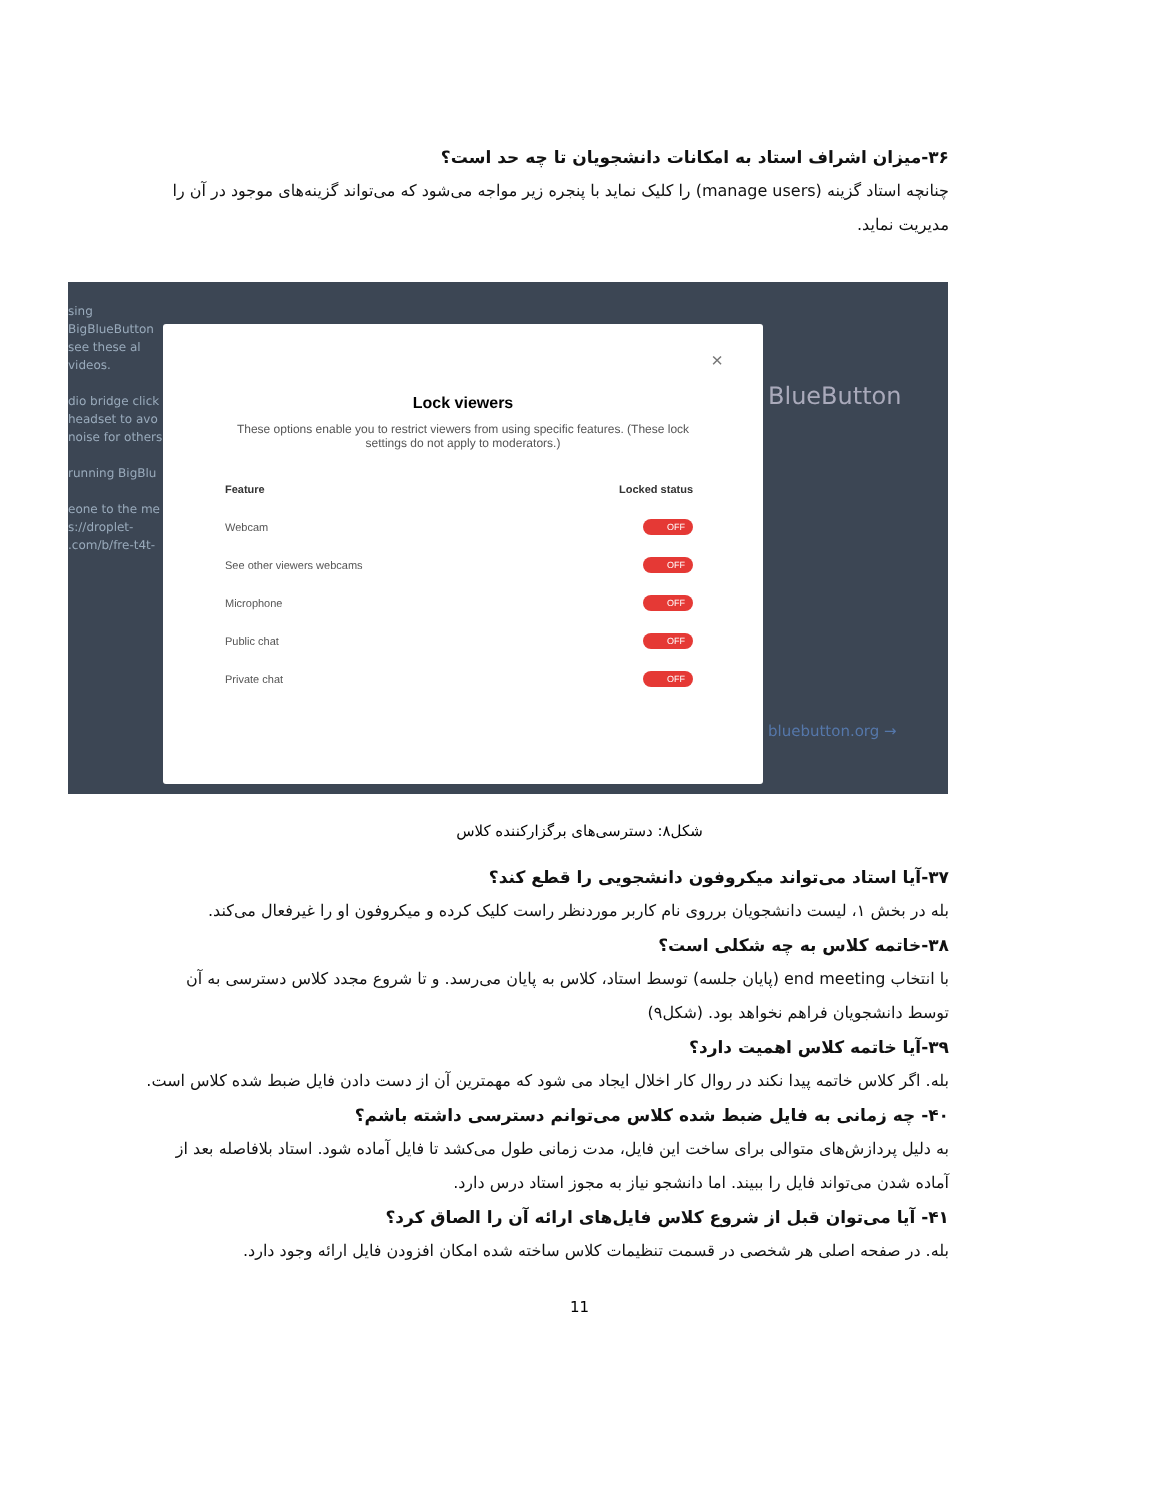۳۶-میزان اشراف استاد به امکانات دانشجویان تا چه حد است؟
چنانچه استاد گزینه (manage users) را کلیک نماید با پنجره زیر مواجه می‌شود که می‌تواند گزینه‌های موجود در آن را مدیریت نماید.
sing BigBlueButton see these al videos.
dio bridge click headset to avo noise for others.
running BigBlu
eone to the me s://droplet- .com/b/fre-t4t-
×
Lock viewers
These options enable you to restrict viewers from using specific features. (These lock settings do not apply to moderators.)
Feature Locked status
Webcam OFF
See other viewers webcams OFF
Microphone OFF
Public chat OFF
Private chat OFF
BlueButton
bluebutton.org →
شکل۸: دسترسی‌های برگزارکننده کلاس
۳۷-آیا استاد می‌تواند میکروفون دانشجویی را قطع کند؟
بله در بخش ۱، لیست دانشجویان برروی نام کاربر موردنظر راست کلیک کرده و میکروفون او را غیرفعال می‌کند.
۳۸-خاتمه کلاس به چه شکلی است؟
با انتخاب end meeting (پایان جلسه) توسط استاد، کلاس به پایان می‌رسد. و تا شروع مجدد کلاس دسترسی به آن توسط دانشجویان فراهم نخواهد بود. (شکل۹)
۳۹-آیا خاتمه کلاس اهمیت دارد؟
بله. اگر کلاس خاتمه پیدا نکند در روال کار اخلال ایجاد می شود که مهمترین آن از دست دادن فایل ضبط شده کلاس است.
۴۰- چه زمانی به فایل ضبط شده کلاس می‌توانم دسترسی داشته باشم؟
به دلیل پردازش‌های متوالی برای ساخت این فایل، مدت زمانی طول می‌کشد تا فایل آماده شود. استاد بلافاصله بعد از آماده شدن می‌تواند فایل را ببیند. اما دانشجو نیاز به مجوز استاد درس دارد.
۴۱- آیا می‌توان قبل از شروع کلاس فایل‌های ارائه آن را الصاق کرد؟
بله. در صفحه اصلی هر شخصی در قسمت تنظیمات کلاس ساخته شده امکان افزودن فایل ارائه وجود دارد.
11